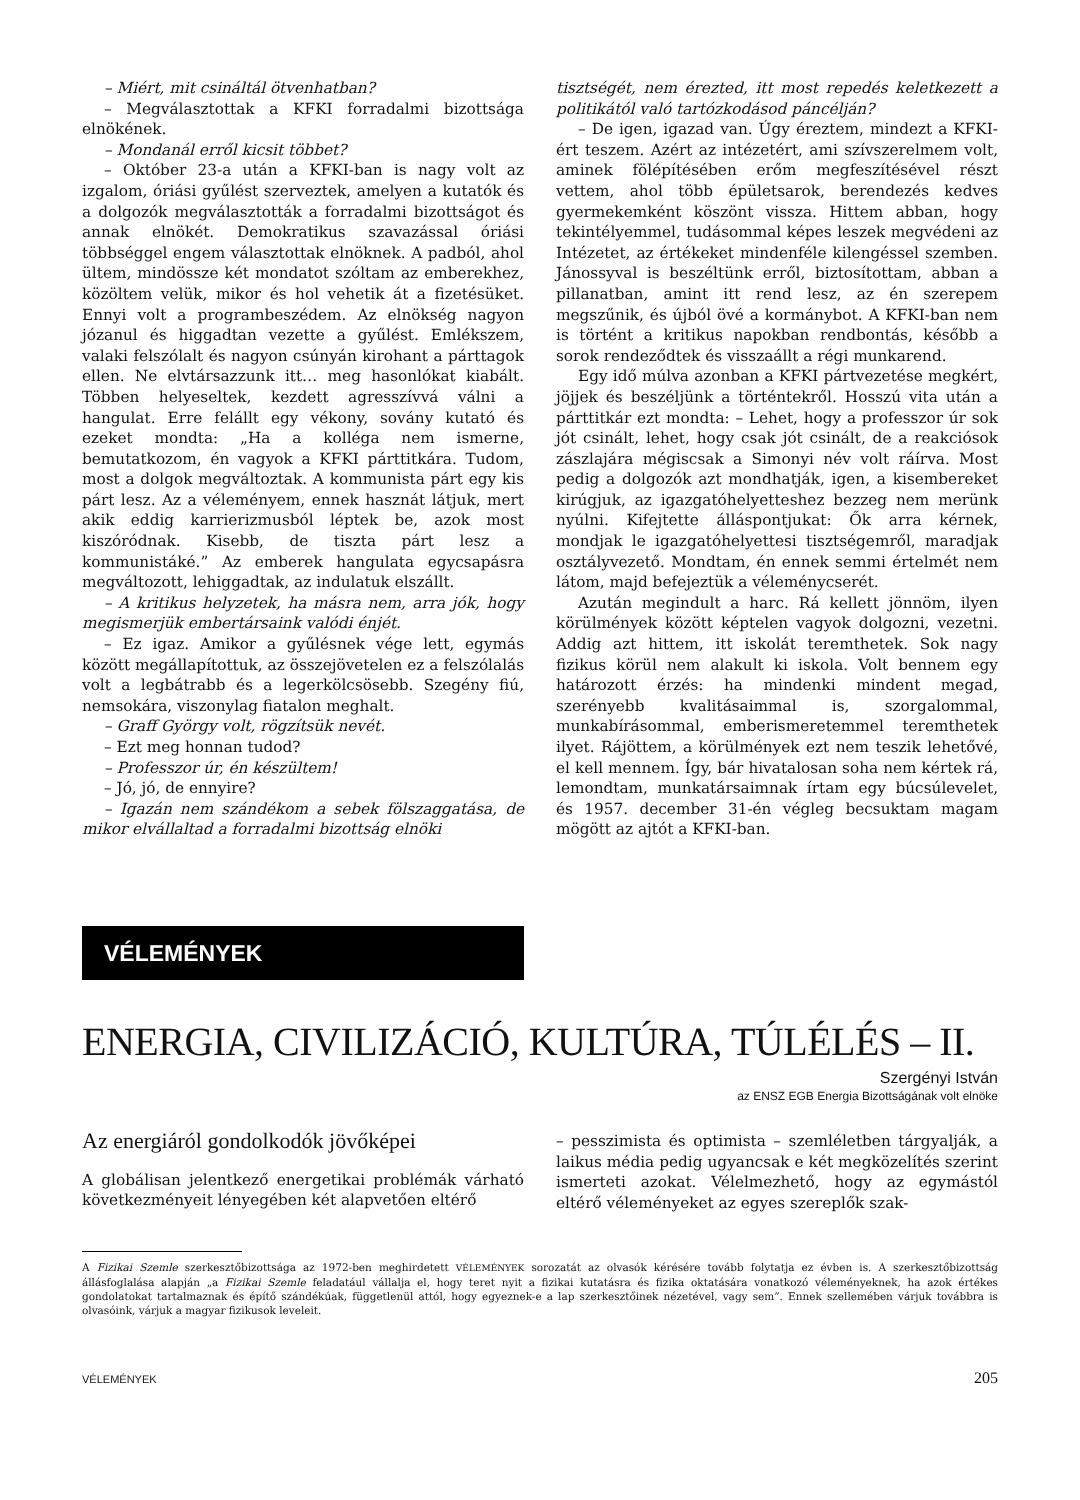– Miért, mit csináltál ötvenhatban?
– Megválasztottak a KFKI forradalmi bizottsága elnökének.
– Mondanál erről kicsit többet?
– Október 23-a után a KFKI-ban is nagy volt az izgalom, óriási gyűlést szerveztek, amelyen a kutatók és a dolgozók megválasztották a forradalmi bizottságot és annak elnökét. Demokratikus szavazással óriási többséggel engem választottak elnöknek. A padból, ahol ültem, mindössze két mondatot szóltam az emberekhez, közöltem velük, mikor és hol vehetik át a fizetésüket. Ennyi volt a programbeszédem. Az elnökség nagyon józanul és higgadtan vezette a gyűlést. Emlékszem, valaki felszólalt és nagyon csúnyán kirohant a párttagok ellen. Ne elvtársazzunk itt… meg hasonlókat kiabált. Többen helyeseltek, kezdett agresszívvá válni a hangulat. Erre felállt egy vékony, sovány kutató és ezeket mondta: „Ha a kolléga nem ismerne, bemutatkozom, én vagyok a KFKI párttitkára. Tudom, most a dolgok megváltoztak. A kommunista párt egy kis párt lesz. Az a véleményem, ennek hasznát látjuk, mert akik eddig karrierizmusból léptek be, azok most kiszóródnak. Kisebb, de tiszta párt lesz a kommunistáké.” Az emberek hangulata egycsapásra megváltozott, lehiggadtak, az indulatuk elszállt.
– A kritikus helyzetek, ha másra nem, arra jók, hogy megismerjük embertársaink valódi énjét.
– Ez igaz. Amikor a gyűlésnek vége lett, egymás között megállapítottuk, az összejövetelen ez a felszólalás volt a legbátrabb és a legerkölcsösebb. Szegény fiú, nemsokára, viszonylag fiatalon meghalt.
– Graff György volt, rögzítsük nevét.
– Ezt meg honnan tudod?
– Professzor úr, én készültem!
– Jó, jó, de ennyire?
– Igazán nem szándékom a sebek fölszaggatása, de mikor elvállaltad a forradalmi bizottság elnöki
tisztségét, nem érezted, itt most repedés keletkezett a politikától való tartózkodásod páncélján?
– De igen, igazad van. Úgy éreztem, mindezt a KFKI-ért teszem. Azért az intézetért, ami szívszerelmem volt, aminek fölépítésében erőm megfeszítésével részt vettem, ahol több épületsarok, berendezés kedves gyermekemként köszönt vissza. Hittem abban, hogy tekintélyemmel, tudásommal képes leszek megvédeni az Intézetet, az értékeket mindenféle kilengéssel szemben. Jánossyval is beszéltünk erről, biztosítottam, abban a pillanatban, amint itt rend lesz, az én szerepem megszűnik, és újból övé a kormánybot. A KFKI-ban nem is történt a kritikus napokban rendbontás, később a sorok rendeződtek és visszaállt a régi munkarend.
Egy idő múlva azonban a KFKI pártvezetése megkért, jöjjek és beszéljünk a történtekről. Hosszú vita után a párttitkár ezt mondta: – Lehet, hogy a professzor úr sok jót csinált, lehet, hogy csak jót csinált, de a reakciósok zászlajára mégiscsak a Simonyi név volt ráírva. Most pedig a dolgozók azt mondhatják, igen, a kisembereket kirúgjuk, az igazgatóhelyetteshez bezzeg nem merünk nyúlni. Kifejtette álláspontjukat: Ők arra kérnek, mondjak le igazgatóhelyettesi tisztségemről, maradjak osztályvezető. Mondtam, én ennek semmi értelmét nem látom, majd befejeztük a véleménycserét.
Azután megindult a harc. Rá kellett jönnöm, ilyen körülmények között képtelen vagyok dolgozni, vezetni. Addig azt hittem, itt iskolát teremthetek. Sok nagy fizikus körül nem alakult ki iskola. Volt bennem egy határozott érzés: ha mindenki mindent megad, szerényebb kvalitásaimmal is, szorgalommal, munkabírásommal, emberismeretemmel teremthetek ilyet. Rájöttem, a körülmények ezt nem teszik lehetővé, el kell mennem. Így, bár hivatalosan soha nem kértek rá, lemondtam, munkatársaimnak írtam egy búcsúlevelet, és 1957. december 31-én végleg becsuktam magam mögött az ajtót a KFKI-ban.
VÉLEMÉNYEK
ENERGIA, CIVILIZÁCIÓ, KULTÚRA, TÚLÉLÉS – II.
Szergényi István
az ENSZ EGB Energia Bizottságának volt elnöke
Az energiáról gondolkodók jövőképei
A globálisan jelentkező energetikai problémák várható következményeit lényegében két alapvetően eltérő
– pesszimista és optimista – szemléletben tárgyalják, a laikus média pedig ugyancsak e két megközelítés szerint ismerteti azokat. Vélelmezhető, hogy az egymástól eltérő véleményeket az egyes szereplők szak-
A Fizikai Szemle szerkesztőbizottsága az 1972-ben meghirdetett VÉLEMÉNYEK sorozatát az olvasók kérésére tovább folytatja ez évben is. A szerkesztőbizottság állásfoglalása alapján „a Fizikai Szemle feladatául vállalja el, hogy teret nyit a fizikai kutatásra és fizika oktatására vonatkozó véleményeknek, ha azok értékes gondolatokat tartalmaznak és építő szándékúak, függetlenül attól, hogy egyeznek-e a lap szerkesztőinek nézetével, vagy sem”. Ennek szellemében várjuk továbbra is olvasóink, várjuk a magyar fizikusok leveleit.
VÉLEMÉNYEK 205